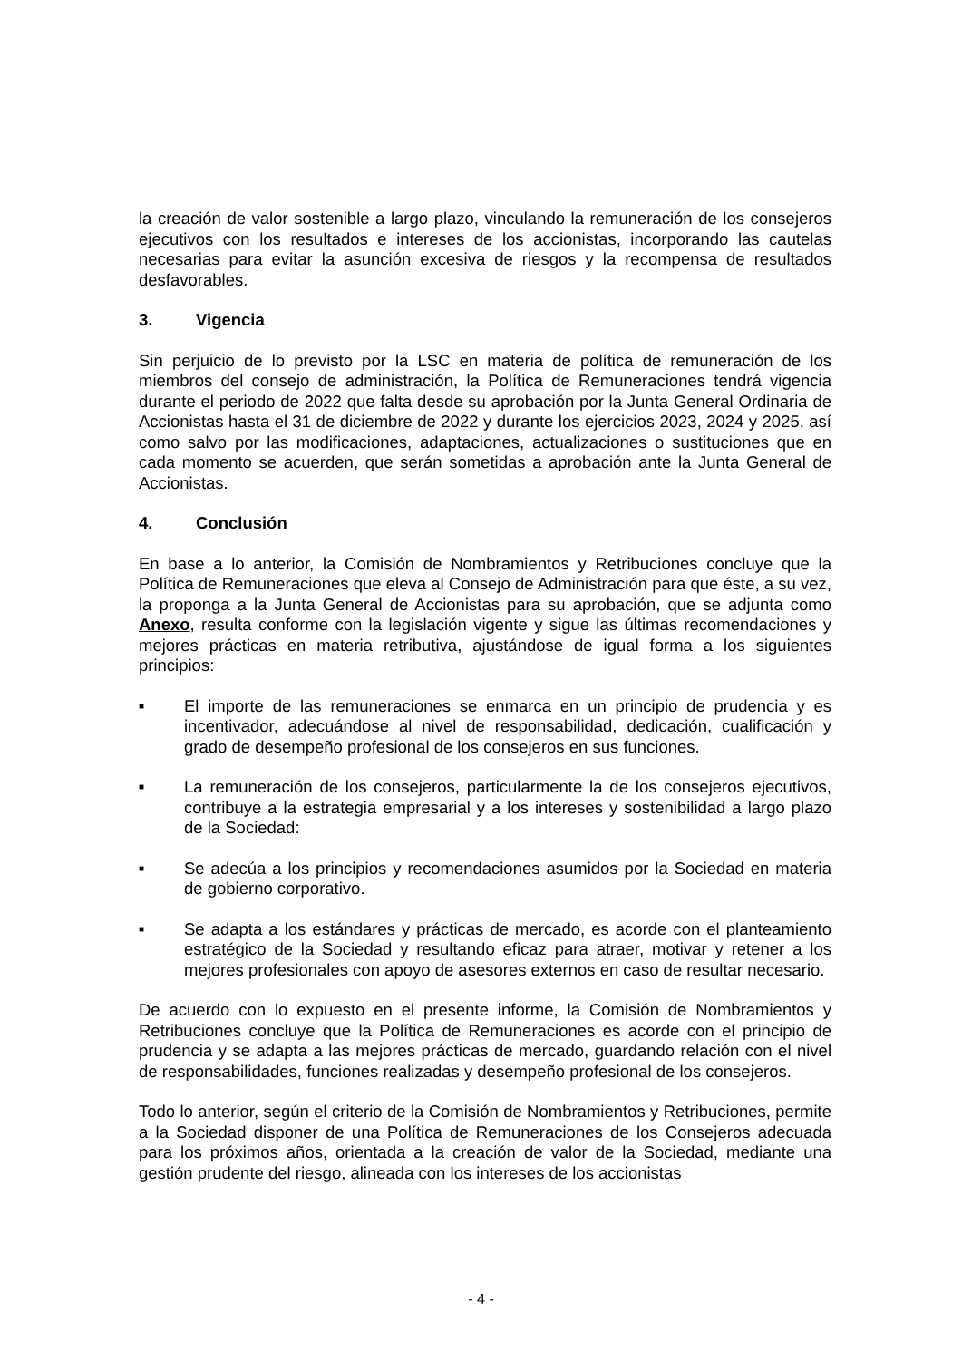la creación de valor sostenible a largo plazo, vinculando la remuneración de los consejeros ejecutivos con los resultados e intereses de los accionistas, incorporando las cautelas necesarias para evitar la asunción excesiva de riesgos y la recompensa de resultados desfavorables.
3. Vigencia
Sin perjuicio de lo previsto por la LSC en materia de política de remuneración de los miembros del consejo de administración, la Política de Remuneraciones tendrá vigencia durante el periodo de 2022 que falta desde su aprobación por la Junta General Ordinaria de Accionistas hasta el 31 de diciembre de 2022 y durante los ejercicios 2023, 2024 y 2025, así como salvo por las modificaciones, adaptaciones, actualizaciones o sustituciones que en cada momento se acuerden, que serán sometidas a aprobación ante la Junta General de Accionistas.
4. Conclusión
En base a lo anterior, la Comisión de Nombramientos y Retribuciones concluye que la Política de Remuneraciones que eleva al Consejo de Administración para que éste, a su vez, la proponga a la Junta General de Accionistas para su aprobación, que se adjunta como Anexo, resulta conforme con la legislación vigente y sigue las últimas recomendaciones y mejores prácticas en materia retributiva, ajustándose de igual forma a los siguientes principios:
■
El importe de las remuneraciones se enmarca en un principio de prudencia y es incentivador, adecuándose al nivel de responsabilidad, dedicación, cualificación y grado de desempeño profesional de los consejeros en sus funciones.
■
La remuneración de los consejeros, particularmente la de los consejeros ejecutivos, contribuye a la estrategia empresarial y a los intereses y sostenibilidad a largo plazo de la Sociedad:
■
Se adecúa a los principios y recomendaciones asumidos por la Sociedad en materia de gobierno corporativo.
■
Se adapta a los estándares y prácticas de mercado, es acorde con el planteamiento estratégico de la Sociedad y resultando eficaz para atraer, motivar y retener a los mejores profesionales con apoyo de asesores externos en caso de resultar necesario.
De acuerdo con lo expuesto en el presente informe, la Comisión de Nombramientos y Retribuciones concluye que la Política de Remuneraciones es acorde con el principio de prudencia y se adapta a las mejores prácticas de mercado, guardando relación con el nivel de responsabilidades, funciones realizadas y desempeño profesional de los consejeros.
Todo lo anterior, según el criterio de la Comisión de Nombramientos y Retribuciones, permite a la Sociedad disponer de una Política de Remuneraciones de los Consejeros adecuada para los próximos años, orientada a la creación de valor de la Sociedad, mediante una gestión prudente del riesgo, alineada con los intereses de los accionistas
- 4 -